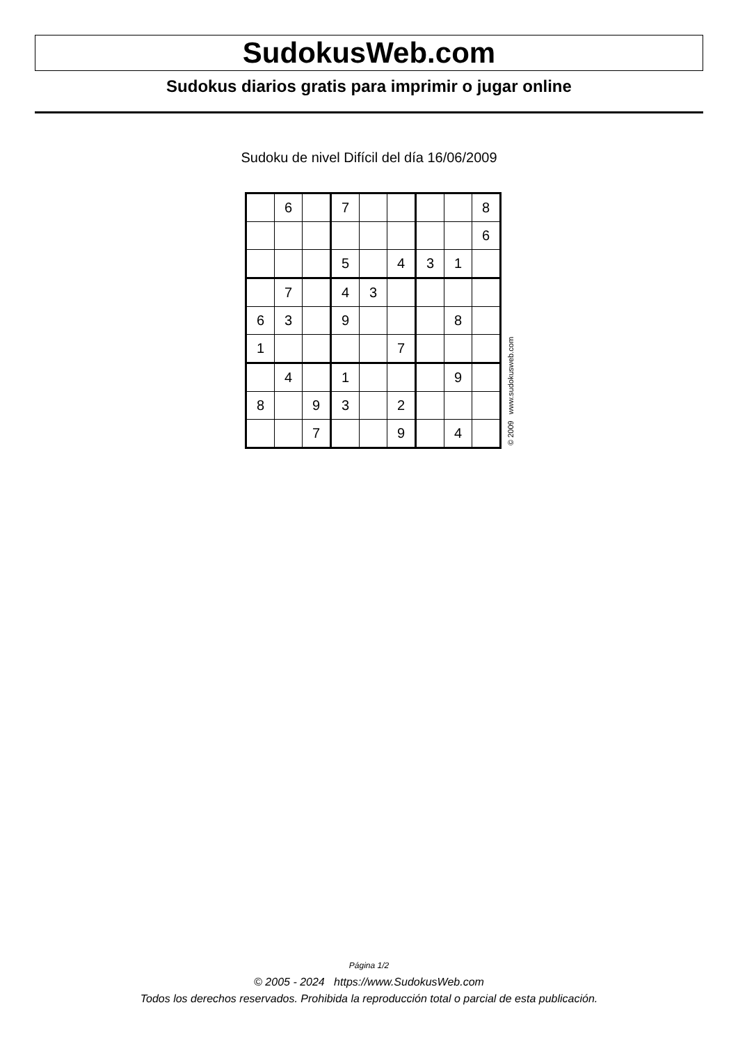SudokusWeb.com
Sudokus diarios gratis para imprimir o jugar online
Sudoku de nivel Difícil del día 16/06/2009
| | 6 | | 7 | | | | | 8 |
| | | | | | | | | 6 |
| | | | 5 | | 4 | 3 | 1 | |
| | 7 | | 4 | 3 | | | | |
| 6 | 3 | | 9 | | | | 8 | |
| 1 | | | | | 7 | | | |
| | 4 | | 1 | | | | 9 | |
| 8 | | 9 | 3 | | 2 | | | |
| | | 7 | | | 9 | | 4 | |
© 2009 www.sudokusweb.com
Página 1/2
© 2005 - 2024 https://www.SudokusWeb.com
Todos los derechos reservados. Prohibida la reproducción total o parcial de esta publicación.